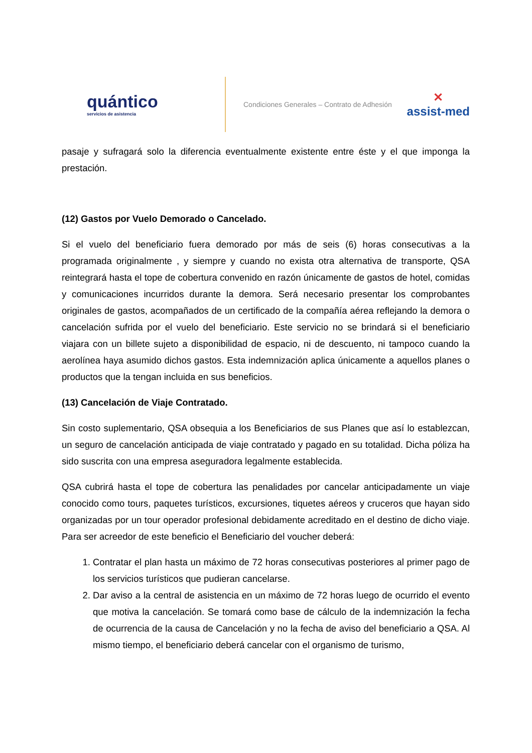quántico
servicios de asistencia
Condiciones Generales – Contrato de Adhesión
✕
assist-med
pasaje y sufragará solo la diferencia eventualmente existente entre éste y el que imponga la prestación.
(12) Gastos por Vuelo Demorado o Cancelado.
Si el vuelo del beneficiario fuera demorado por más de seis (6) horas consecutivas a la programada originalmente , y siempre y cuando no exista otra alternativa de transporte, QSA reintegrará hasta el tope de cobertura convenido en razón únicamente de gastos de hotel, comidas y comunicaciones incurridos durante la demora. Será necesario presentar los comprobantes originales de gastos, acompañados de un certificado de la compañía aérea reflejando la demora o cancelación sufrida por el vuelo del beneficiario. Este servicio no se brindará si el beneficiario viajara con un billete sujeto a disponibilidad de espacio, ni de descuento, ni tampoco cuando la aerolínea haya asumido dichos gastos. Esta indemnización aplica únicamente a aquellos planes o productos que la tengan incluida en sus beneficios.
(13) Cancelación de Viaje Contratado.
Sin costo suplementario, QSA obsequia a los Beneficiarios de sus Planes que así lo establezcan, un seguro de cancelación anticipada de viaje contratado y pagado en su totalidad. Dicha póliza ha sido suscrita con una empresa aseguradora legalmente establecida.
QSA cubrirá hasta el tope de cobertura las penalidades por cancelar anticipadamente un viaje conocido como tours, paquetes turísticos, excursiones, tiquetes aéreos y cruceros que hayan sido organizadas por un tour operador profesional debidamente acreditado en el destino de dicho viaje. Para ser acreedor de este beneficio el Beneficiario del voucher deberá:
1. Contratar el plan hasta un máximo de 72 horas consecutivas posteriores al primer pago de los servicios turísticos que pudieran cancelarse.
2. Dar aviso a la central de asistencia en un máximo de 72 horas luego de ocurrido el evento que motiva la cancelación. Se tomará como base de cálculo de la indemnización la fecha de ocurrencia de la causa de Cancelación y no la fecha de aviso del beneficiario a QSA. Al mismo tiempo, el beneficiario deberá cancelar con el organismo de turismo,